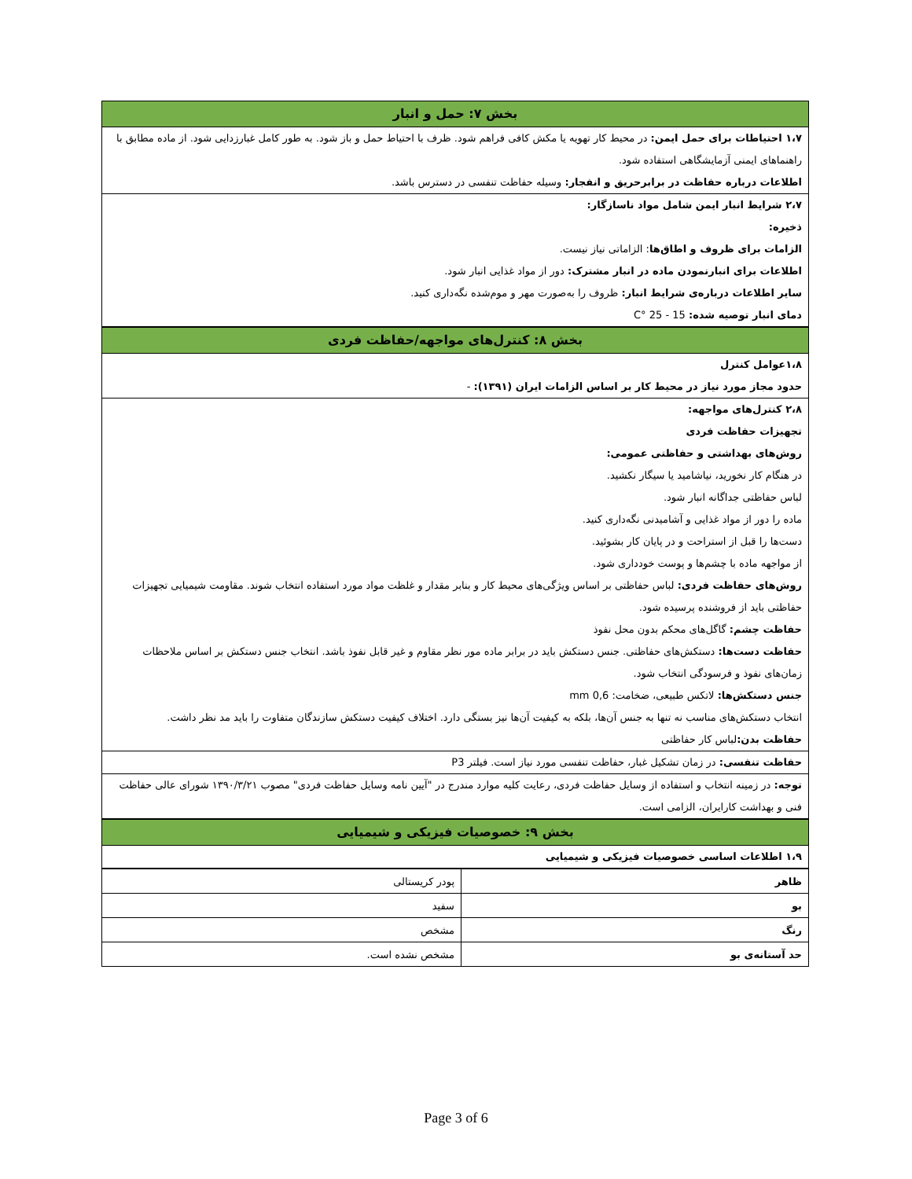بخش ۷: حمل و انبار
۱،۷ احتیاطات برای حمل ایمن: در محیط کار تهویه یا مکش کافی فراهم شود. ظرف با احتیاط حمل و باز شود. به طور کامل غبارزدایی شود. از ماده مطابق با راهنماهای ایمنی آزمایشگاهی استفاده شود.
اطلاعات درباره حفاظت در برابرحریق و انفجار: وسیله حفاظت تنفسی در دسترس باشد.
۲،۷ شرایط انبار ایمن شامل مواد ناسازگار:
ذخیره:
الزامات برای ظروف و اطاق‌ها: الزاماتی نیاز نیست.
اطلاعات برای انبارنمودن ماده در انبار مشترک: دور از مواد غذایی انبار شود.
سایر اطلاعات درباره‌ی شرایط انبار: ظروف را به‌صورت مهر و موم‌شده نگه‌داری کنید.
دمای انبار توصیه شده: 15 - 25 °C
بخش ۸: کنترل‌های مواجهه/حفاظت فردی
۱،۸عوامل کنترل
حدود مجاز مورد نیاز در محیط کار بر اساس الزامات ایران (۱۳۹۱): -
۲،۸ کنترل‌های مواجهه:
تجهیزات حفاظت فردی
روش‌های بهداشتی و حفاظتی عمومی:
در هنگام کار نخورید، نیاشامید یا سیگار نکشید.
لباس حفاظتی جداگانه انبار شود.
ماده را دور از مواد غذایی و آشامیدنی نگه‌داری کنید.
دست‌ها را قبل از استراحت و در پایان کار بشوئید.
از مواجهه ماده با چشم‌ها و پوست خودداری شود.
روش‌های حفاظت فردی: لباس حفاظتی بر اساس ویژگی‌های محیط کار و بنابر مقدار و غلظت مواد مورد استفاده انتخاب شوند. مقاومت شیمیایی تجهیزات حفاظتی باید از فروشنده پرسیده شود.
حفاظت چشم: گاگل‌های محکم بدون محل نفوذ
حفاظت دست‌ها: دستکش‌های حفاظتی. جنس دستکش باید در برابر ماده مور نظر مقاوم و غیر قابل نفوذ باشد. انتخاب جنس دستکش بر اساس ملاحظات زمان‌های نفوذ و فرسودگی انتخاب شود.
جنس دستکش‌ها: لاتکس طبیعی، ضخامت: 0,6 mm
انتخاب دستکش‌های مناسب نه تنها به جنس آن‌ها، بلکه به کیفیت آن‌ها نیز بستگی دارد. اختلاف کیفیت دستکش سازندگان متفاوت را باید مد نظر داشت.
حفاظت بدن: لباس کار حفاظتی
حفاظت تنفسی: در زمان تشکیل غبار، حفاظت تنفسی مورد نیاز است. فیلتر P3
توجه: در زمینه انتخاب و استفاده از وسایل حفاظت فردی، رعایت کلیه موارد مندرج در "آیین نامه وسایل حفاظت فردی" مصوب ۱۳۹۰/۳/۲۱ شورای عالی حفاظت فنی و بهداشت کارایران، الزامی است.
بخش ۹: خصوصیات فیزیکی و شیمیایی
۱،۹ اطلاعات اساسی خصوصیات فیزیکی و شیمیایی
| ظاهر | پودر کریستالی |
| بو | سفید |
| رنگ | مشخص |
| حد آستانه‌ی بو | مشخص نشده است. |
Page 3 of 6